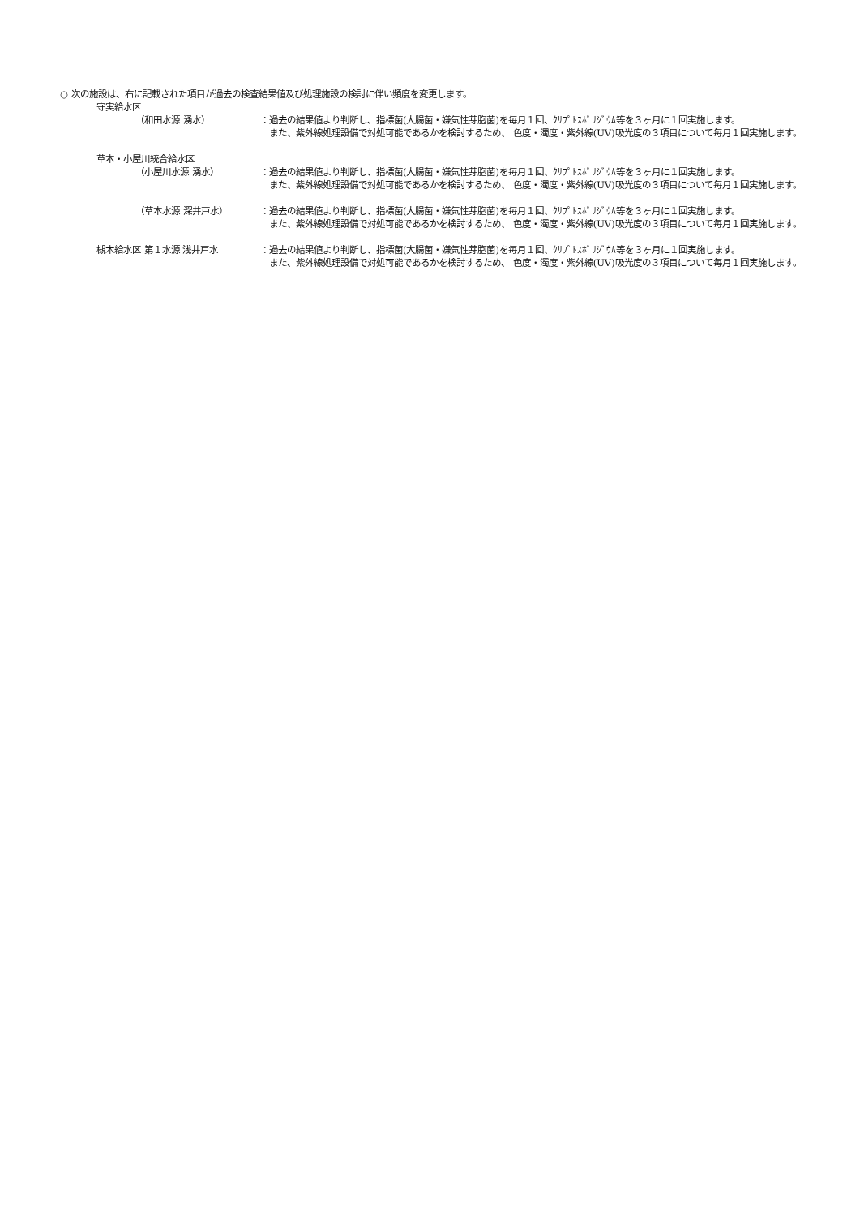○ 次の施設は、右に記載された項目が過去の検査結果値及び処理施設の検討に伴い頻度を変更します。
守実給水区
（和田水源 湧水） ：過去の結果値より判断し、指標菌(大腸菌・嫌気性芽胞菌)を毎月１回、ｸﾘﾌﾟﾄｽﾎﾟﾘｼﾞｳﾑ等を３ヶ月に１回実施します。
　また、紫外線処理設備で対処可能であるかを検討するため、 色度・濁度・紫外線(UV)吸光度の３項目について毎月１回実施します。
草本・小屋川統合給水区
（小屋川水源 湧水） ：過去の結果値より判断し、指標菌(大腸菌・嫌気性芽胞菌)を毎月１回、ｸﾘﾌﾟﾄｽﾎﾟﾘｼﾞｳﾑ等を３ヶ月に１回実施します。
　また、紫外線処理設備で対処可能であるかを検討するため、 色度・濁度・紫外線(UV)吸光度の３項目について毎月１回実施します。
（草本水源 深井戸水） ：過去の結果値より判断し、指標菌(大腸菌・嫌気性芽胞菌)を毎月１回、ｸﾘﾌﾟﾄｽﾎﾟﾘｼﾞｳﾑ等を３ヶ月に１回実施します。
　また、紫外線処理設備で対処可能であるかを検討するため、 色度・濁度・紫外線(UV)吸光度の３項目について毎月１回実施します。
槻木給水区 第１水源 浅井戸水 ：過去の結果値より判断し、指標菌(大腸菌・嫌気性芽胞菌)を毎月１回、ｸﾘﾌﾟﾄｽﾎﾟﾘｼﾞｳﾑ等を３ヶ月に１回実施します。
　また、紫外線処理設備で対処可能であるかを検討するため、 色度・濁度・紫外線(UV)吸光度の３項目について毎月１回実施します。